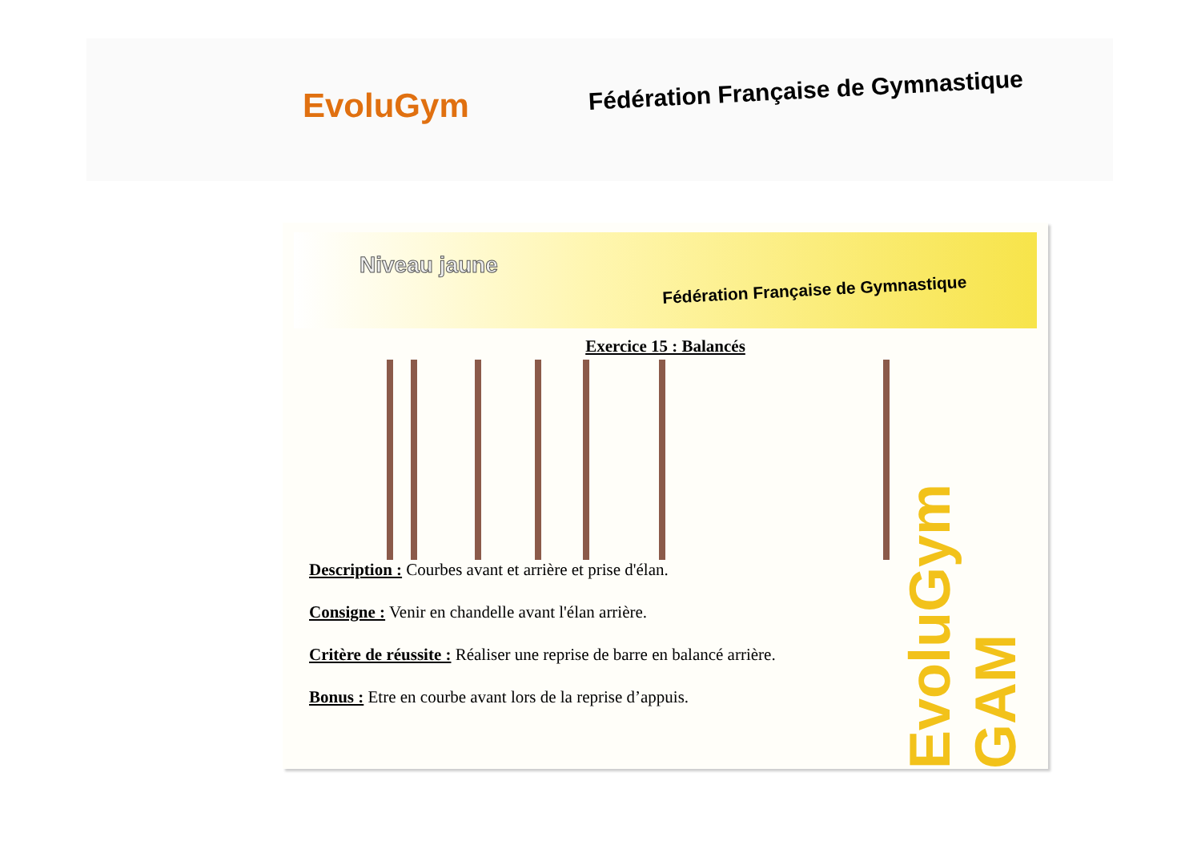EvoluGym
Fédération Française de Gymnastique
Niveau jaune
Fédération Française de Gymnastique
Exercice 15 : Balancés
Description : Courbes avant et arrière et prise d'élan.
Consigne : Venir en chandelle avant l'élan arrière.
Critère de réussite : Réaliser une reprise de barre en balancé arrière.
Bonus : Etre en courbe avant lors de la reprise d’appuis.
EvoluGym GAM